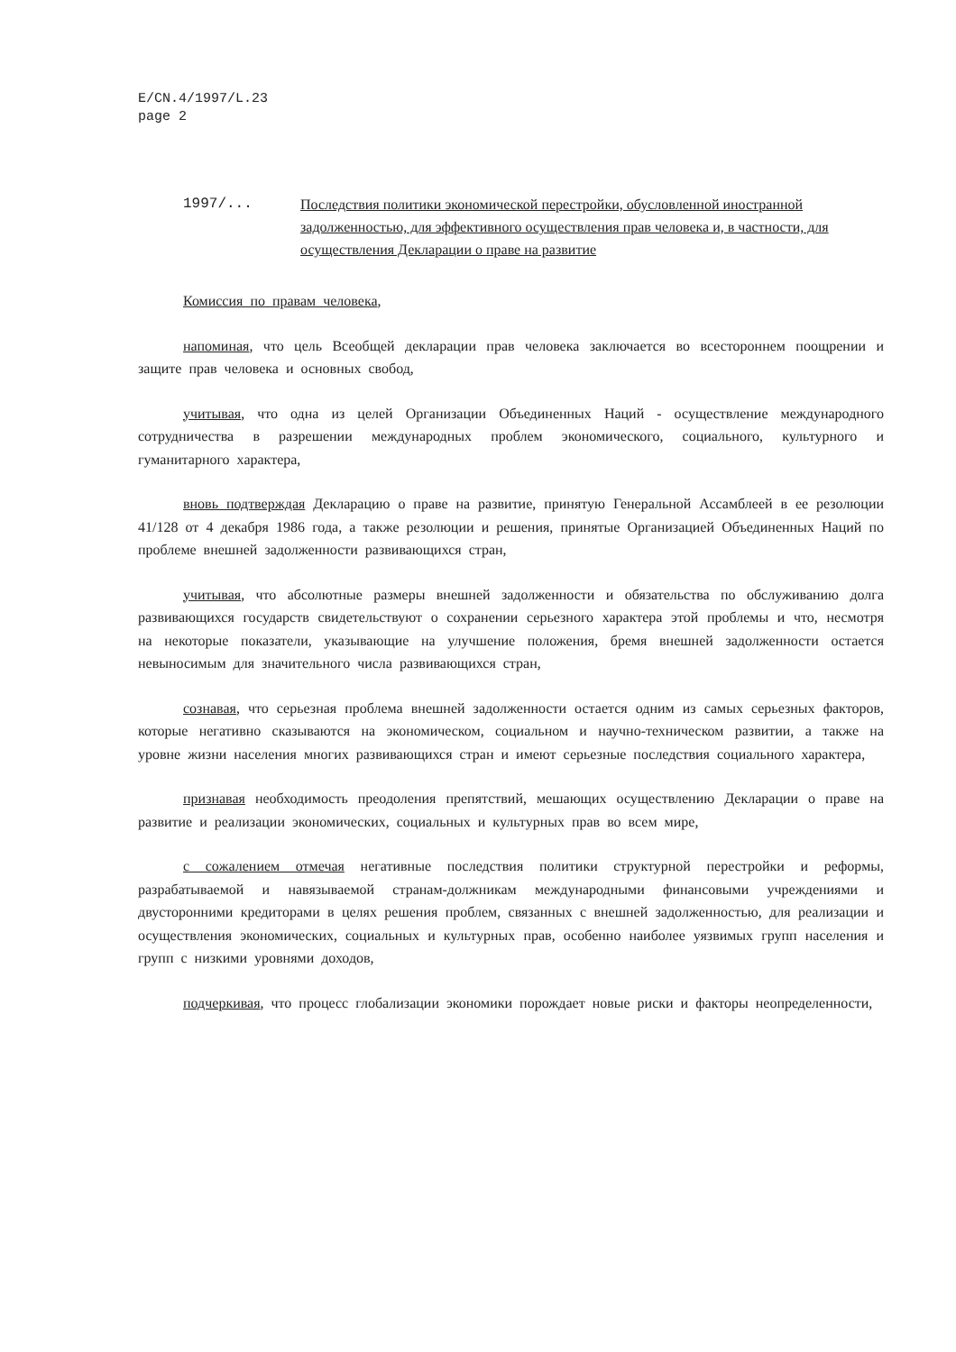E/CN.4/1997/L.23
page 2
1997/... Последствия политики экономической перестройки, обусловленной иностранной задолженностью, для эффективного осуществления прав человека и, в частности, для осуществления Декларации о праве на развитие
Комиссия по правам человека,
напоминая, что цель Всеобщей декларации прав человека заключается во всестороннем поощрении и защите прав человека и основных свобод,
учитывая, что одна из целей Организации Объединенных Наций - осуществление международного сотрудничества в разрешении международных проблем экономического, социального, культурного и гуманитарного характера,
вновь подтверждая Декларацию о праве на развитие, принятую Генеральной Ассамблеей в ее резолюции 41/128 от 4 декабря 1986 года, а также резолюции и решения, принятые Организацией Объединенных Наций по проблеме внешней задолженности развивающихся стран,
учитывая, что абсолютные размеры внешней задолженности и обязательства по обслуживанию долга развивающихся государств свидетельствуют о сохранении серьезного характера этой проблемы и что, несмотря на некоторые показатели, указывающие на улучшение положения, бремя внешней задолженности остается невыносимым для значительного числа развивающихся стран,
сознавая, что серьезная проблема внешней задолженности остается одним из самых серьезных факторов, которые негативно сказываются на экономическом, социальном и научно-техническом развитии, а также на уровне жизни населения многих развивающихся стран и имеют серьезные последствия социального характера,
признавая необходимость преодоления препятствий, мешающих осуществлению Декларации о праве на развитие и реализации экономических, социальных и культурных прав во всем мире,
с сожалением отмечая негативные последствия политики структурной перестройки и реформы, разрабатываемой и навязываемой странам-должникам международными финансовыми учреждениями и двусторонними кредиторами в целях решения проблем, связанных с внешней задолженностью, для реализации и осуществления экономических, социальных и культурных прав, особенно наиболее уязвимых групп населения и групп с низкими уровнями доходов,
подчеркивая, что процесс глобализации экономики порождает новые риски и факторы неопределенности,